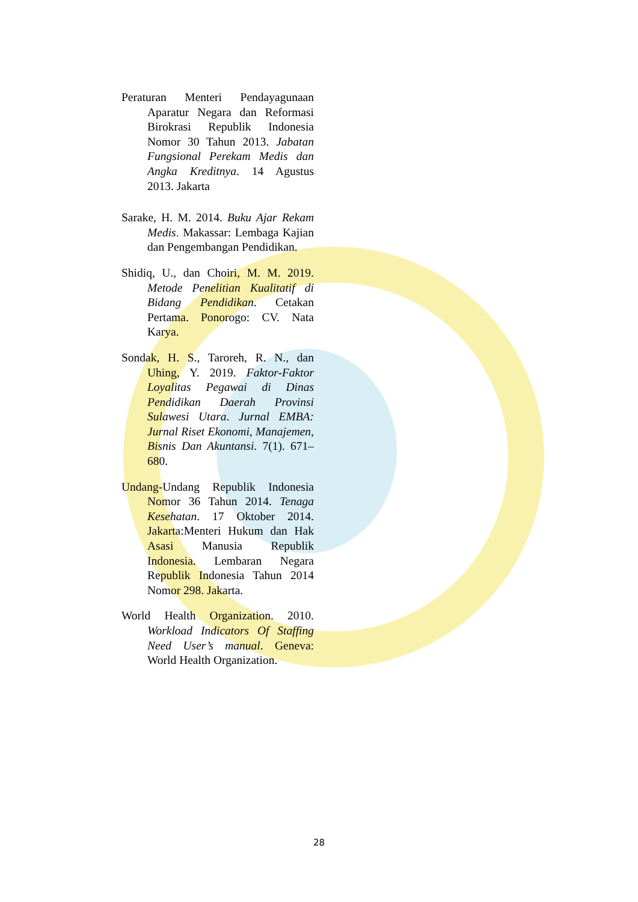Peraturan Menteri Pendayagunaan Aparatur Negara dan Reformasi Birokrasi Republik Indonesia Nomor 30 Tahun 2013. Jabatan Fungsional Perekam Medis dan Angka Kreditnya. 14 Agustus 2013. Jakarta
Sarake, H. M. 2014. Buku Ajar Rekam Medis. Makassar: Lembaga Kajian dan Pengembangan Pendidikan.
Shidiq, U., dan Choiri, M. M. 2019. Metode Penelitian Kualitatif di Bidang Pendidikan. Cetakan Pertama. Ponorogo: CV. Nata Karya.
Sondak, H. S., Taroreh, R. N., dan Uhing, Y. 2019. Faktor-Faktor Loyalitas Pegawai di Dinas Pendidikan Daerah Provinsi Sulawesi Utara. Jurnal EMBA: Jurnal Riset Ekonomi, Manajemen, Bisnis Dan Akuntansi. 7(1). 671–680.
Undang-Undang Republik Indonesia Nomor 36 Tahun 2014. Tenaga Kesehatan. 17 Oktober 2014. Jakarta:Menteri Hukum dan Hak Asasi Manusia Republik Indonesia. Lembaran Negara Republik Indonesia Tahun 2014 Nomor 298. Jakarta.
World Health Organization. 2010. Workload Indicators Of Staffing Need User’s manual. Geneva: World Health Organization.
28